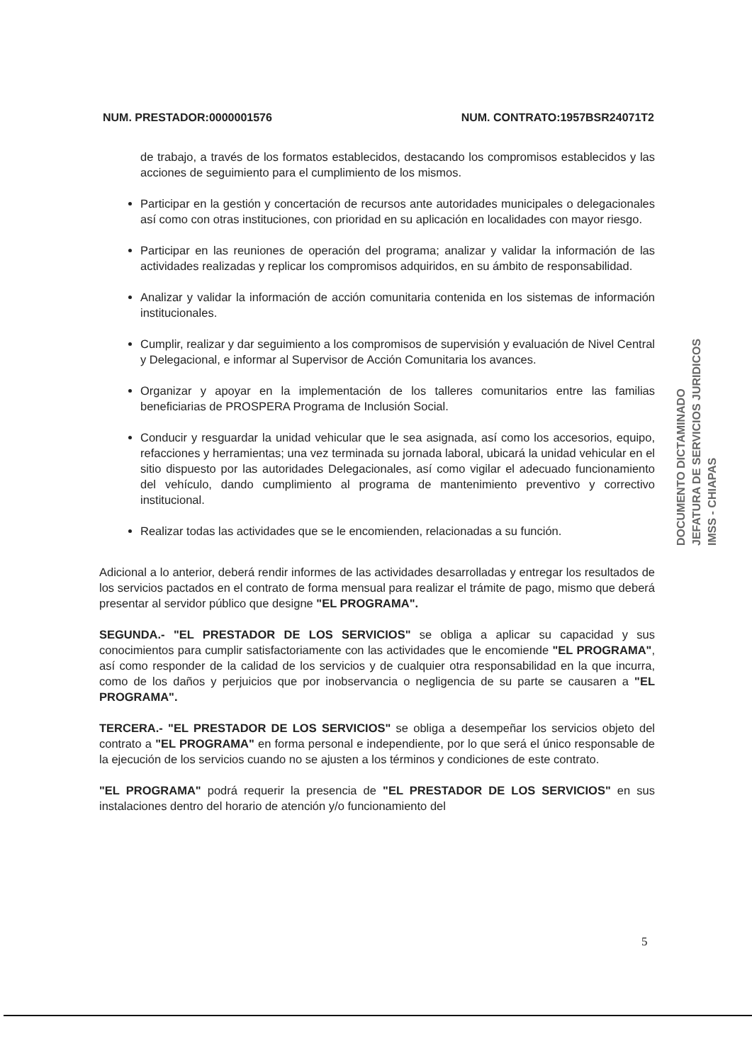NUM. PRESTADOR:0000001576 NUM. CONTRATO:1957BSR24071T2
de trabajo, a través de los formatos establecidos, destacando los compromisos establecidos y las acciones de seguimiento para el cumplimiento de los mismos.
Participar en la gestión y concertación de recursos ante autoridades municipales o delegacionales así como con otras instituciones, con prioridad en su aplicación en localidades con mayor riesgo.
Participar en las reuniones de operación del programa; analizar y validar la información de las actividades realizadas y replicar los compromisos adquiridos, en su ámbito de responsabilidad.
Analizar y validar la información de acción comunitaria contenida en los sistemas de información institucionales.
Cumplir, realizar y dar seguimiento a los compromisos de supervisión y evaluación de Nivel Central y Delegacional, e informar al Supervisor de Acción Comunitaria los avances.
Organizar y apoyar en la implementación de los talleres comunitarios entre las familias beneficiarias de PROSPERA Programa de Inclusión Social.
Conducir y resguardar la unidad vehicular que le sea asignada, así como los accesorios, equipo, refacciones y herramientas; una vez terminada su jornada laboral, ubicará la unidad vehicular en el sitio dispuesto por las autoridades Delegacionales, así como vigilar el adecuado funcionamiento del vehículo, dando cumplimiento al programa de mantenimiento preventivo y correctivo institucional.
Realizar todas las actividades que se le encomienden, relacionadas a su función.
Adicional a lo anterior, deberá rendir informes de las actividades desarrolladas y entregar los resultados de los servicios pactados en el contrato de forma mensual para realizar el trámite de pago, mismo que deberá presentar al servidor público que designe "EL PROGRAMA".
SEGUNDA.- "EL PRESTADOR DE LOS SERVICIOS" se obliga a aplicar su capacidad y sus conocimientos para cumplir satisfactoriamente con las actividades que le encomiende "EL PROGRAMA", así como responder de la calidad de los servicios y de cualquier otra responsabilidad en la que incurra, como de los daños y perjuicios que por inobservancia o negligencia de su parte se causaren a "EL PROGRAMA".
TERCERA.- "EL PRESTADOR DE LOS SERVICIOS" se obliga a desempeñar los servicios objeto del contrato a "EL PROGRAMA" en forma personal e independiente, por lo que será el único responsable de la ejecución de los servicios cuando no se ajusten a los términos y condiciones de este contrato.
"EL PROGRAMA" podrá requerir la presencia de "EL PRESTADOR DE LOS SERVICIOS" en sus instalaciones dentro del horario de atención y/o funcionamiento del
DOCUMENTO DICTAMINADO
JEFATURA DE SERVICIOS JURIDICOS
IMSS - CHIAPAS
5